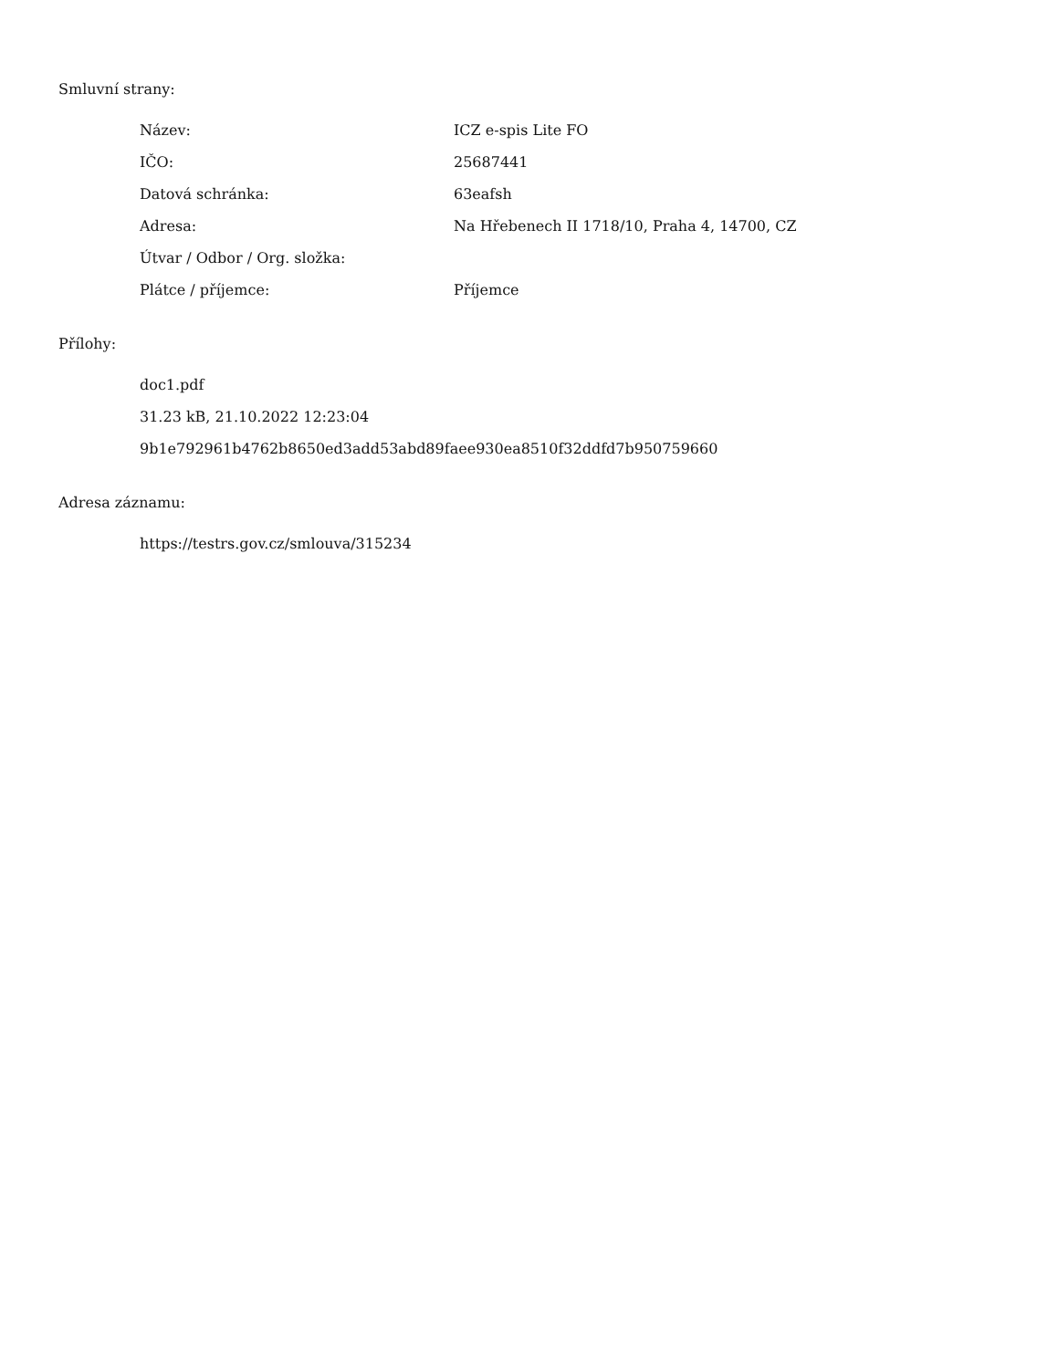Smluvní strany:
| Název: | ICZ e-spis Lite FO |
| IČO: | 25687441 |
| Datová schránka: | 63eafsh |
| Adresa: | Na Hřebenech II 1718/10, Praha 4, 14700, CZ |
| Útvar / Odbor / Org. složka: | |
| Plátce / příjemce: | Příjemce |
Přílohy:
doc1.pdf
31.23 kB, 21.10.2022 12:23:04
9b1e792961b4762b8650ed3add53abd89faee930ea8510f32ddfd7b950759660
Adresa záznamu:
https://testrs.gov.cz/smlouva/315234